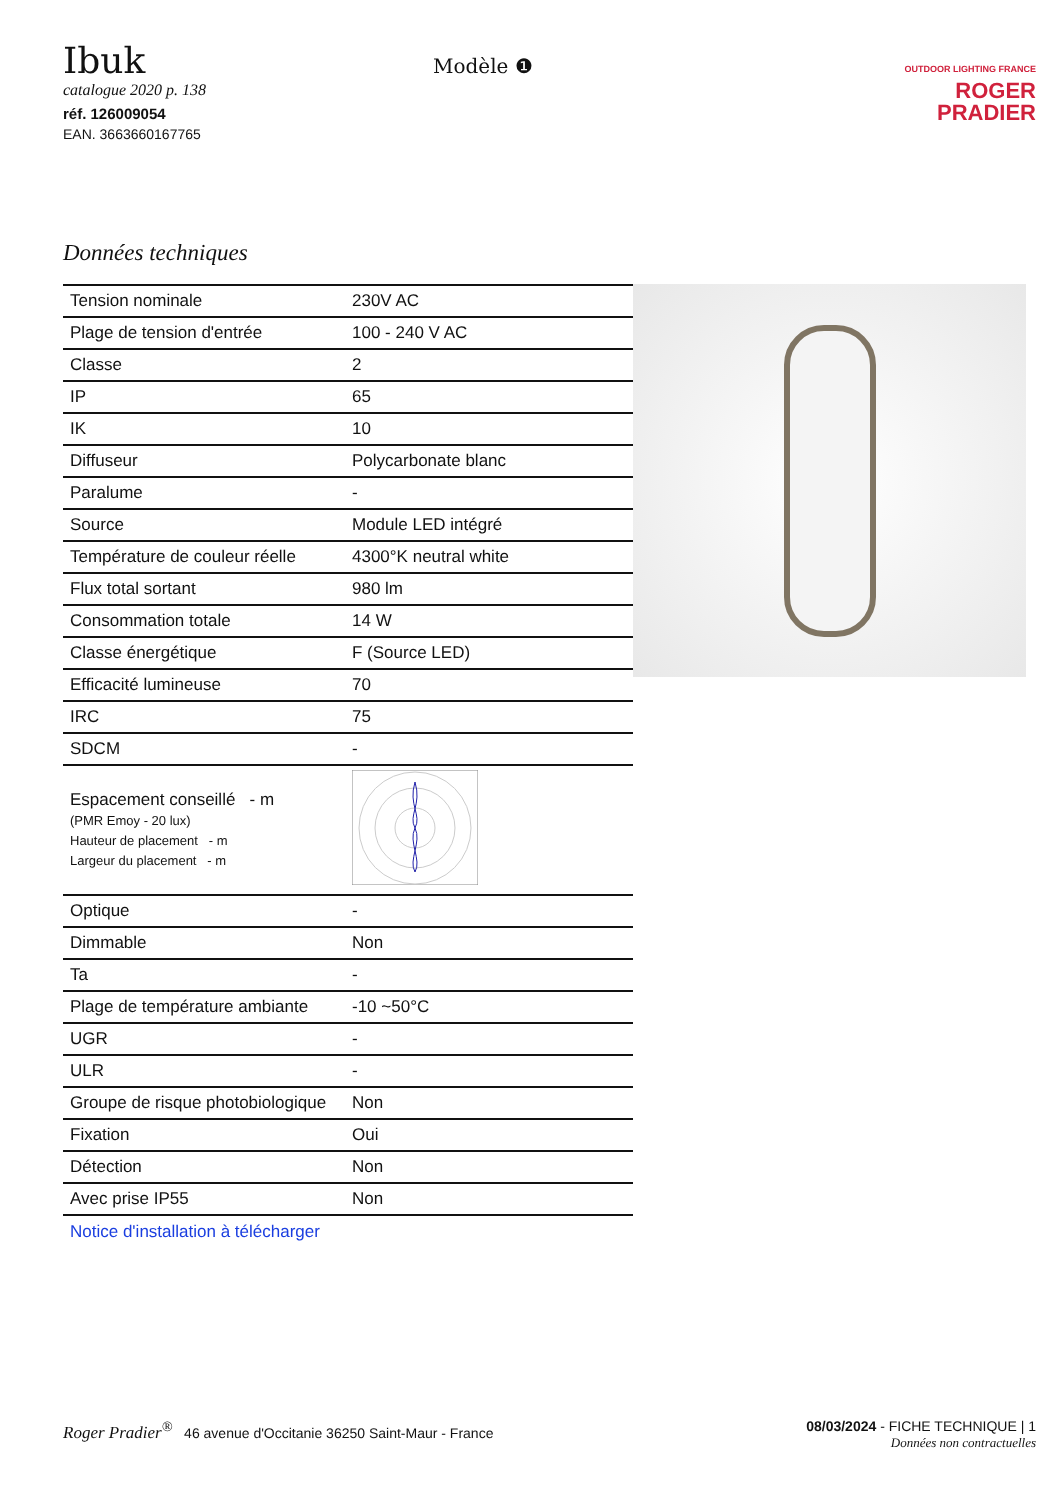Ibuk
catalogue 2020 p. 138
réf. 126009054
EAN. 3663660167765
Modèle ❶
OUTDOOR LIGHTING FRANCE
ROGER
PRADIER
Données techniques
| Tension nominale | 230V AC |
| Plage de tension d'entrée | 100 - 240 V AC |
| Classe | 2 |
| IP | 65 |
| IK | 10 |
| Diffuseur | Polycarbonate blanc |
| Paralume | - |
| Source | Module LED intégré |
| Température de couleur réelle | 4300°K neutral white |
| Flux total sortant | 980 lm |
| Consommation totale | 14 W |
| Classe énergétique | F (Source LED) |
| Efficacité lumineuse | 70 |
| IRC | 75 |
| SDCM | - |
| Espacement conseillé - m (PMR Emoy - 20 lux) Hauteur de placement - m Largeur du placement - m | |
| Optique | - |
| Dimmable | Non |
| Ta | - |
| Plage de température ambiante | -10 ~50°C |
| UGR | - |
| ULR | - |
| Groupe de risque photobiologique | Non |
| Fixation | Oui |
| Détection | Non |
| Avec prise IP55 | Non |
Notice d'installation à télécharger
Roger Pradier<sup>®</sup> 46 avenue d'Occitanie 36250 Saint-Maur - France
08/03/2024 - FICHE TECHNIQUE | 1
Données non contractuelles